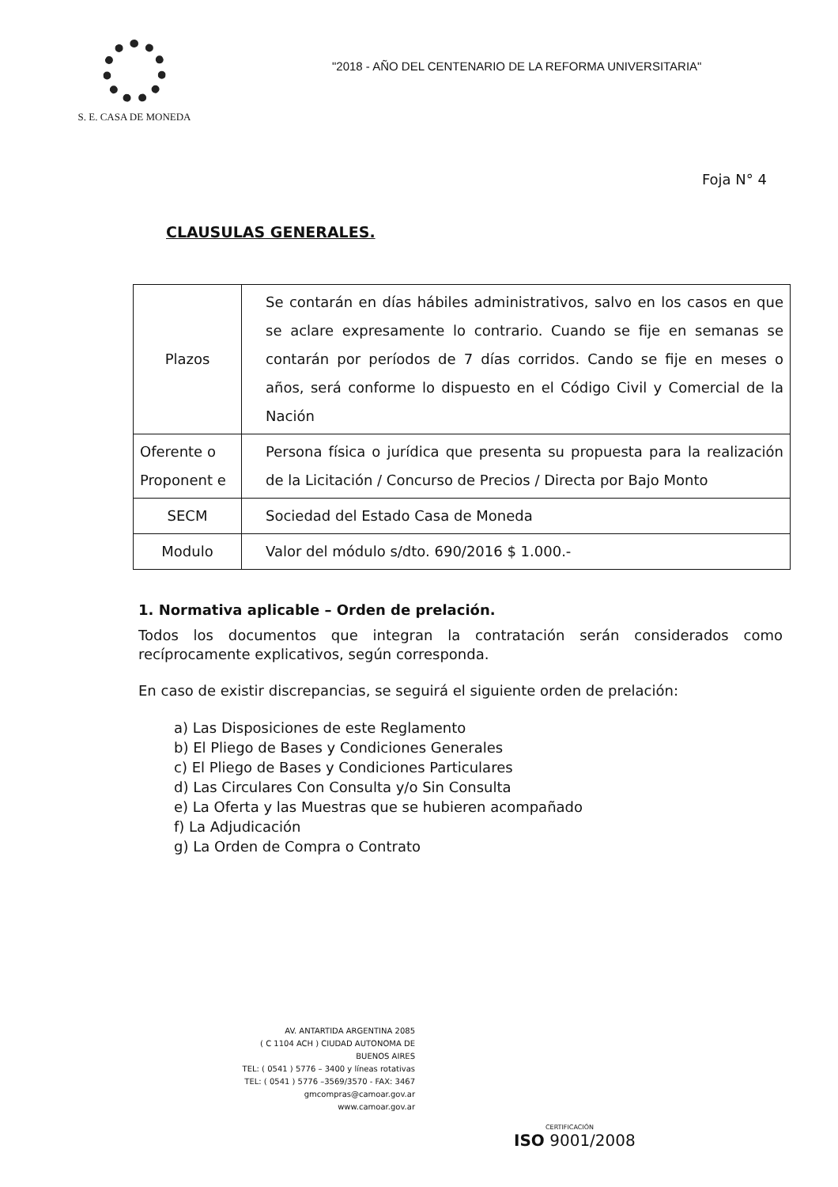S. E. CASA DE MONEDA
"2018 - AÑO DEL CENTENARIO DE LA REFORMA UNIVERSITARIA"
Foja N° 4
CLAUSULAS GENERALES.
| Plazos | Se contarán en días hábiles administrativos, salvo en los casos en que se aclare expresamente lo contrario. Cuando se fije en semanas se contarán por períodos de 7 días corridos. Cando se fije en meses o años, será conforme lo dispuesto en el Código Civil y Comercial de la Nación |
| Oferente o Proponent e | Persona física o jurídica que presenta su propuesta para la realización de la Licitación / Concurso de Precios / Directa por Bajo Monto |
| SECM | Sociedad del Estado Casa de Moneda |
| Modulo | Valor del módulo s/dto. 690/2016 $ 1.000.- |
1. Normativa aplicable – Orden de prelación.
Todos los documentos que integran la contratación serán considerados como recíprocamente explicativos, según corresponda.
En caso de existir discrepancias, se seguirá el siguiente orden de prelación:
a) Las Disposiciones de este Reglamento
b) El Pliego de Bases y Condiciones Generales
c) El Pliego de Bases y Condiciones Particulares
d) Las Circulares Con Consulta y/o Sin Consulta
e) La Oferta y las Muestras que se hubieren acompañado
f) La Adjudicación
g) La Orden de Compra o Contrato
AV. ANTARTIDA ARGENTINA 2085
( C 1104 ACH ) CIUDAD AUTONOMA DE BUENOS AIRES
TEL: ( 0541 ) 5776 – 3400 y líneas rotativas
TEL: ( 0541 ) 5776 –3569/3570 - FAX: 3467
gmcompras@camoar.gov.ar
www.camoar.gov.ar
CERTIFICACIÓN
ISO 9001/2008